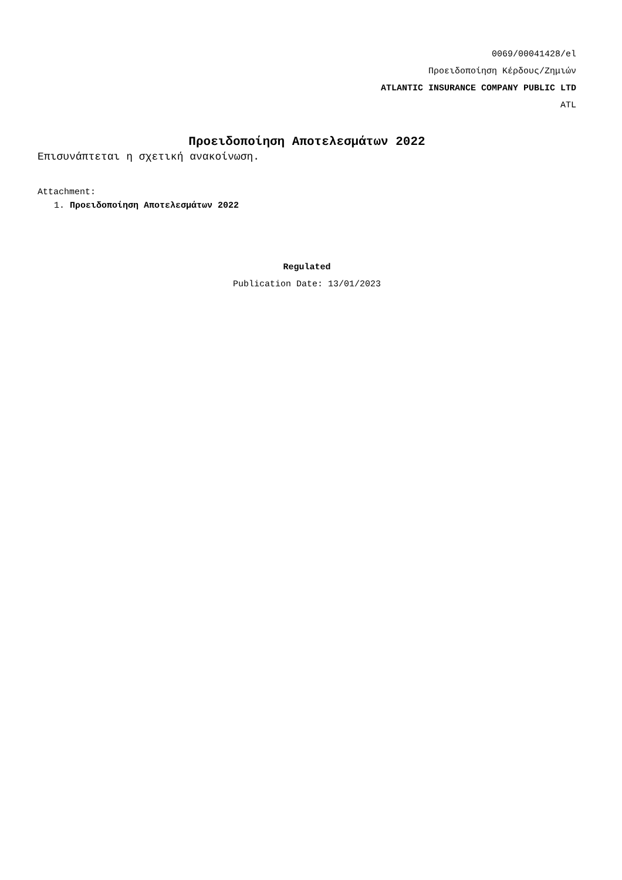0069/00041428/el
Προειδοποίηση Κέρδους/Ζημιών
ATLANTIC INSURANCE COMPANY PUBLIC LTD
ATL
Προειδοποίηση Αποτελεσμάτων 2022
Επισυνάπτεται η σχετική ανακοίνωση.
Attachment:
1. Προειδοποίηση Αποτελεσμάτων 2022
Regulated
Publication Date: 13/01/2023